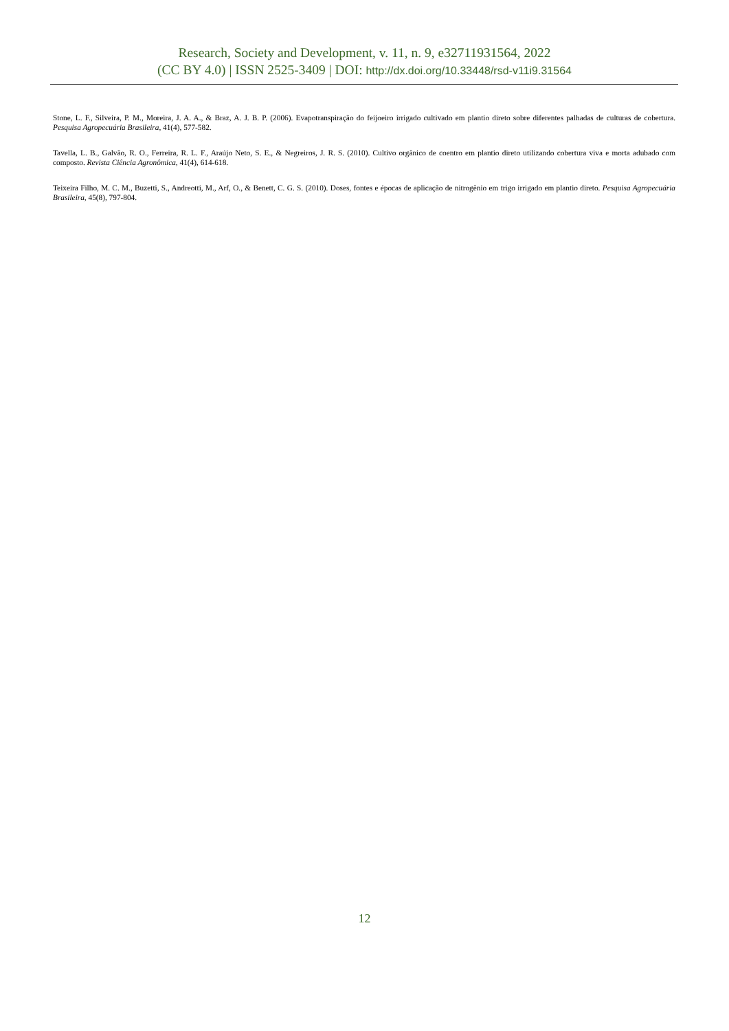Research, Society and Development, v. 11, n. 9, e32711931564, 2022
(CC BY 4.0) | ISSN 2525-3409 | DOI: http://dx.doi.org/10.33448/rsd-v11i9.31564
Stone, L. F., Silveira, P. M., Moreira, J. A. A., & Braz, A. J. B. P. (2006). Evapotranspiração do feijoeiro irrigado cultivado em plantio direto sobre diferentes palhadas de culturas de cobertura. Pesquisa Agropecuária Brasileira, 41(4), 577-582.
Tavella, L. B., Galvão, R. O., Ferreira, R. L. F., Araújo Neto, S. E., & Negreiros, J. R. S. (2010). Cultivo orgânico de coentro em plantio direto utilizando cobertura viva e morta adubado com composto. Revista Ciência Agronômica, 41(4), 614-618.
Teixeira Filho, M. C. M., Buzetti, S., Andreotti, M., Arf, O., & Benett, C. G. S. (2010). Doses, fontes e épocas de aplicação de nitrogênio em trigo irrigado em plantio direto. Pesquisa Agropecuária Brasileira, 45(8), 797-804.
12